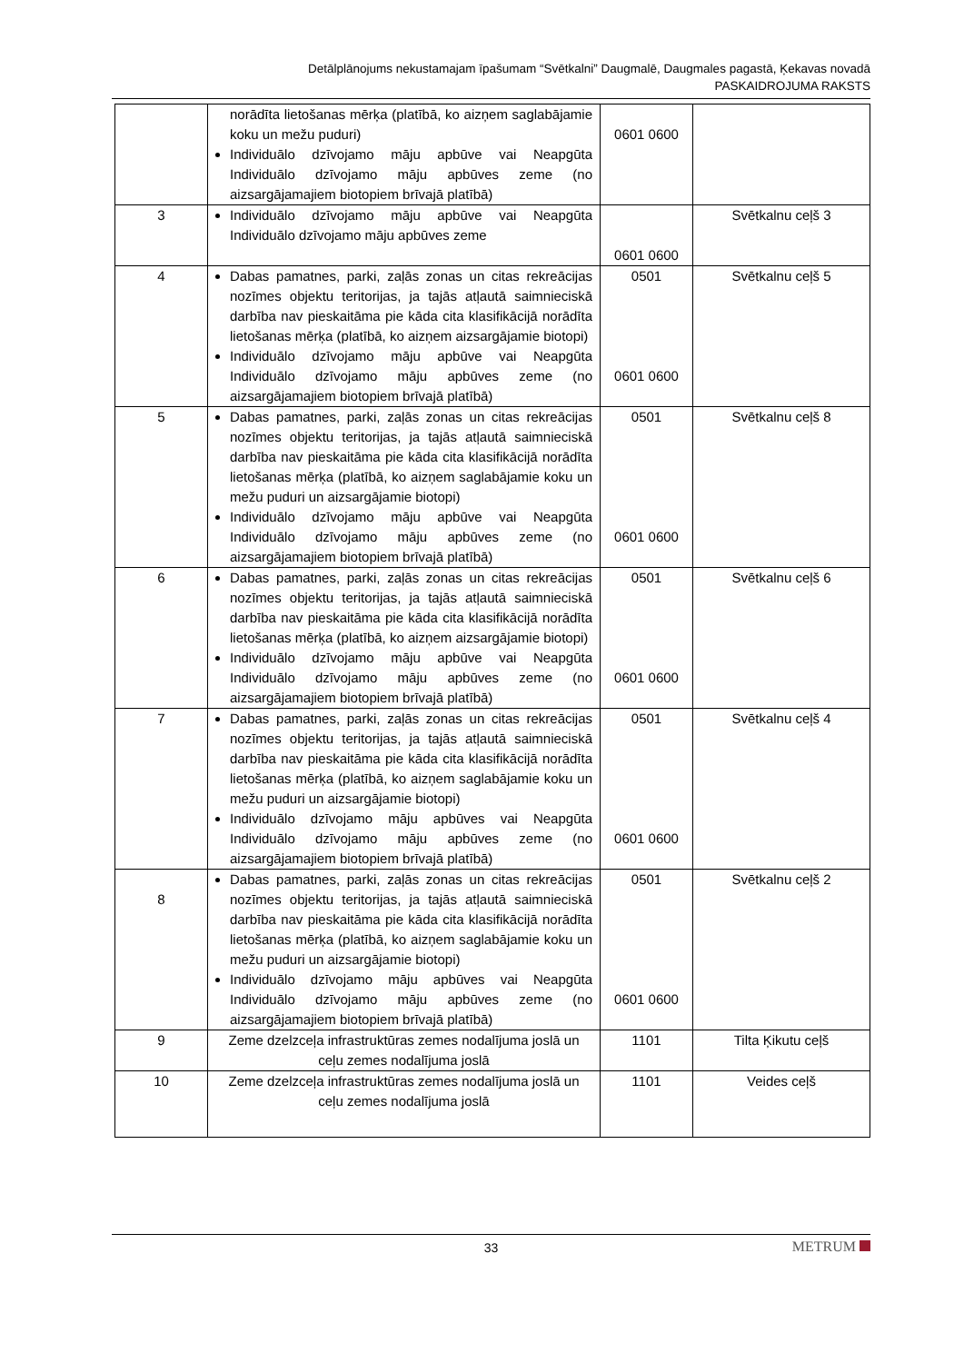Detālplānojums nekustamajam īpašumam “Svētkalni” Daugmalē, Daugmales pagastā, Ķekavas novadā
PASKAIDROJUMA RAKSTS
| | norādīta lietošanas mērķa (platībā, ko aizņem saglabājamie koku un mežu puduri) Individuālo dzīvojamo māju apbūve vai Neapgūta Individuālo dzīvojamo māju apbūves zeme (no aizsargājamajiem biotopiem brīvajā platībā) | 0601 0600 | |
| 3 | Individuālo dzīvojamo māju apbūve vai Neapgūta Individuālo dzīvojamo māju apbūves zeme | 0601 0600 | Svētkalnu ceļš 3 |
| 4 | Dabas pamatnes, parki, zaļās zonas un citas rekreācijas nozīmes objektu teritorijas, ja tajās atļautā saimnieciskā darbība nav pieskaitāma pie kāda cita klasifikācijā norādīta lietošanas mērķa (platībā, ko aizņem aizsargājamie biotopi) Individuālo dzīvojamo māju apbūve vai Neapgūta Individuālo dzīvojamo māju apbūves zeme (no aizsargājamajiem biotopiem brīvajā platībā) | 0501 0601 0600 | Svētkalnu ceļš 5 |
| 5 | Dabas pamatnes, parki, zaļās zonas un citas rekreācijas nozīmes objektu teritorijas, ja tajās atļautā saimnieciskā darbība nav pieskaitāma pie kāda cita klasifikācijā norādīta lietošanas mērķa (platībā, ko aizņem saglabājamie koku un mežu puduri un aizsargājamie biotopi) Individuālo dzīvojamo māju apbūve vai Neapgūta Individuālo dzīvojamo māju apbūves zeme (no aizsargājamajiem biotopiem brīvajā platībā) | 0501 0601 0600 | Svētkalnu ceļš 8 |
| 6 | Dabas pamatnes, parki, zaļās zonas un citas rekreācijas nozīmes objektu teritorijas, ja tajās atļautā saimnieciskā darbība nav pieskaitāma pie kāda cita klasifikācijā norādīta lietošanas mērķa (platībā, ko aizņem aizsargājamie biotopi) Individuālo dzīvojamo māju apbūve vai Neapgūta Individuālo dzīvojamo māju apbūves zeme (no aizsargājamajiem biotopiem brīvajā platībā) | 0501 0601 0600 | Svētkalnu ceļš 6 |
| 7 | Dabas pamatnes, parki, zaļās zonas un citas rekreācijas nozīmes objektu teritorijas, ja tajās atļautā saimnieciskā darbība nav pieskaitāma pie kāda cita klasifikācijā norādīta lietošanas mērķa (platībā, ko aizņem saglabājamie koku un mežu puduri un aizsargājamie biotopi) Individuālo dzīvojamo māju apbūves vai Neapgūta Individuālo dzīvojamo māju apbūves zeme (no aizsargājamajiem biotopiem brīvajā platībā) | 0501 0601 0600 | Svētkalnu ceļš 4 |
| 8 | Dabas pamatnes, parki, zaļās zonas un citas rekreācijas nozīmes objektu teritorijas, ja tajās atļautā saimnieciskā darbība nav pieskaitāma pie kāda cita klasifikācijā norādīta lietošanas mērķa (platībā, ko aizņem saglabājamie koku un mežu puduri un aizsargājamie biotopi) Individuālo dzīvojamo māju apbūves vai Neapgūta Individuālo dzīvojamo māju apbūves zeme (no aizsargājamajiem biotopiem brīvajā platībā) | 0501 0601 0600 | Svētkalnu ceļš 2 |
| 9 | Zeme dzelzceļa infrastruktūras zemes nodalījuma joslā un ceļu zemes nodalījuma joslā | 1101 | Tilta Ķikutu ceļš |
| 10 | Zeme dzelzceļa infrastruktūras zemes nodalījuma joslā un ceļu zemes nodalījuma joslā | 1101 | Veides ceļš |
33
METRUM